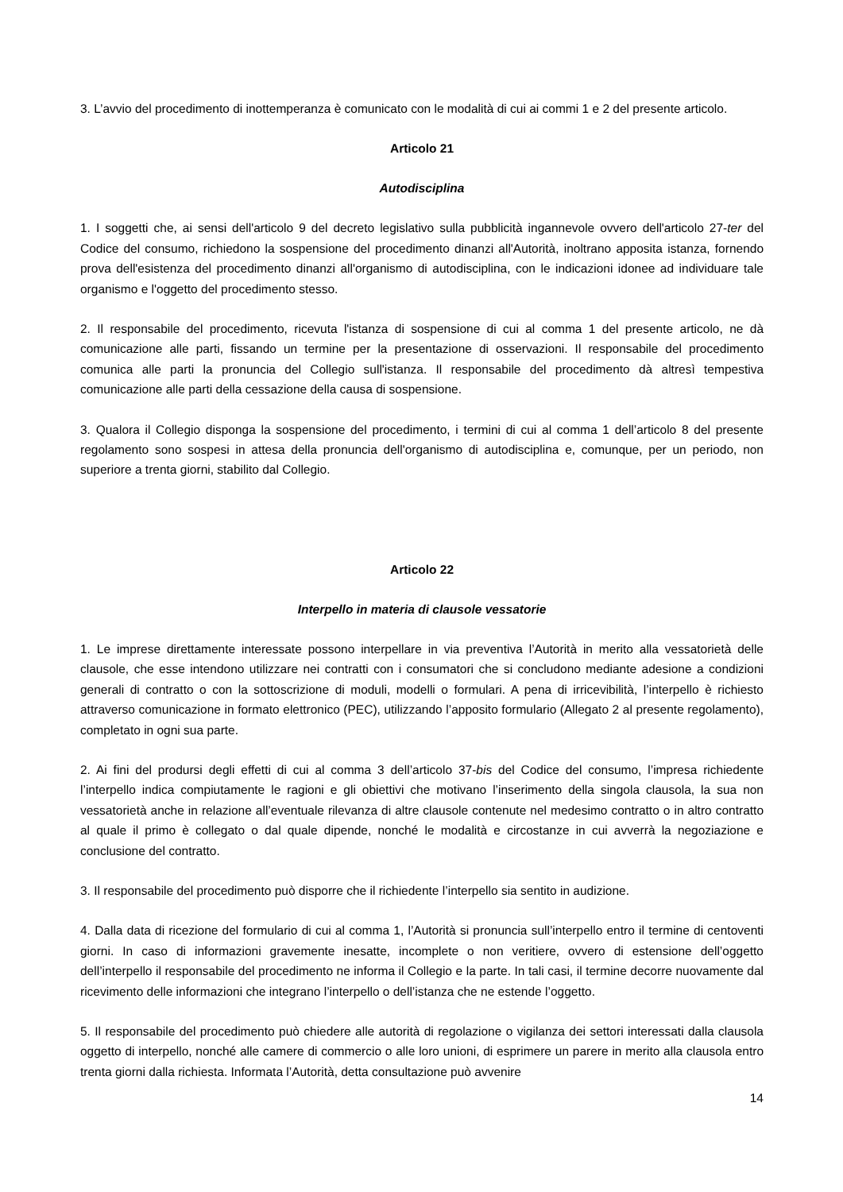3. L’avvio del procedimento di inottemperanza è comunicato con le modalità di cui ai commi 1 e 2 del presente articolo.
Articolo 21
Autodisciplina
1. I soggetti che, ai sensi dell'articolo 9 del decreto legislativo sulla pubblicità ingannevole ovvero dell'articolo 27-ter del Codice del consumo, richiedono la sospensione del procedimento dinanzi all'Autorità, inoltrano apposita istanza, fornendo prova dell'esistenza del procedimento dinanzi all'organismo di autodisciplina, con le indicazioni idonee ad individuare tale organismo e l'oggetto del procedimento stesso.
2. Il responsabile del procedimento, ricevuta l'istanza di sospensione di cui al comma 1 del presente articolo, ne dà comunicazione alle parti, fissando un termine per la presentazione di osservazioni. Il responsabile del procedimento comunica alle parti la pronuncia del Collegio sull'istanza. Il responsabile del procedimento dà altresì tempestiva comunicazione alle parti della cessazione della causa di sospensione.
3. Qualora il Collegio disponga la sospensione del procedimento, i termini di cui al comma 1 dell’articolo 8 del presente regolamento sono sospesi in attesa della pronuncia dell'organismo di autodisciplina e, comunque, per un periodo, non superiore a trenta giorni, stabilito dal Collegio.
Articolo 22
Interpello in materia di clausole vessatorie
1. Le imprese direttamente interessate possono interpellare in via preventiva l’Autorità in merito alla vessatorietà delle clausole, che esse intendono utilizzare nei contratti con i consumatori che si concludono mediante adesione a condizioni generali di contratto o con la sottoscrizione di moduli, modelli o formulari. A pena di irricevibilità, l’interpello è richiesto attraverso comunicazione in formato elettronico (PEC), utilizzando l’apposito formulario (Allegato 2 al presente regolamento), completato in ogni sua parte.
2. Ai fini del prodursi degli effetti di cui al comma 3 dell’articolo 37-bis del Codice del consumo, l’impresa richiedente l’interpello indica compiutamente le ragioni e gli obiettivi che motivano l’inserimento della singola clausola, la sua non vessatorietà anche in relazione all’eventuale rilevanza di altre clausole contenute nel medesimo contratto o in altro contratto al quale il primo è collegato o dal quale dipende, nonché le modalità e circostanze in cui avverrà la negoziazione e conclusione del contratto.
3. Il responsabile del procedimento può disporre che il richiedente l’interpello sia sentito in audizione.
4. Dalla data di ricezione del formulario di cui al comma 1, l’Autorità si pronuncia sull’interpello entro il termine di centoventi giorni. In caso di informazioni gravemente inesatte, incomplete o non veritiere, ovvero di estensione dell’oggetto dell’interpello il responsabile del procedimento ne informa il Collegio e la parte. In tali casi, il termine decorre nuovamente dal ricevimento delle informazioni che integrano l’interpello o dell’istanza che ne estende l’oggetto.
5. Il responsabile del procedimento può chiedere alle autorità di regolazione o vigilanza dei settori interessati dalla clausola oggetto di interpello, nonché alle camere di commercio o alle loro unioni, di esprimere un parere in merito alla clausola entro trenta giorni dalla richiesta. Informata l’Autorità, detta consultazione può avvenire
14